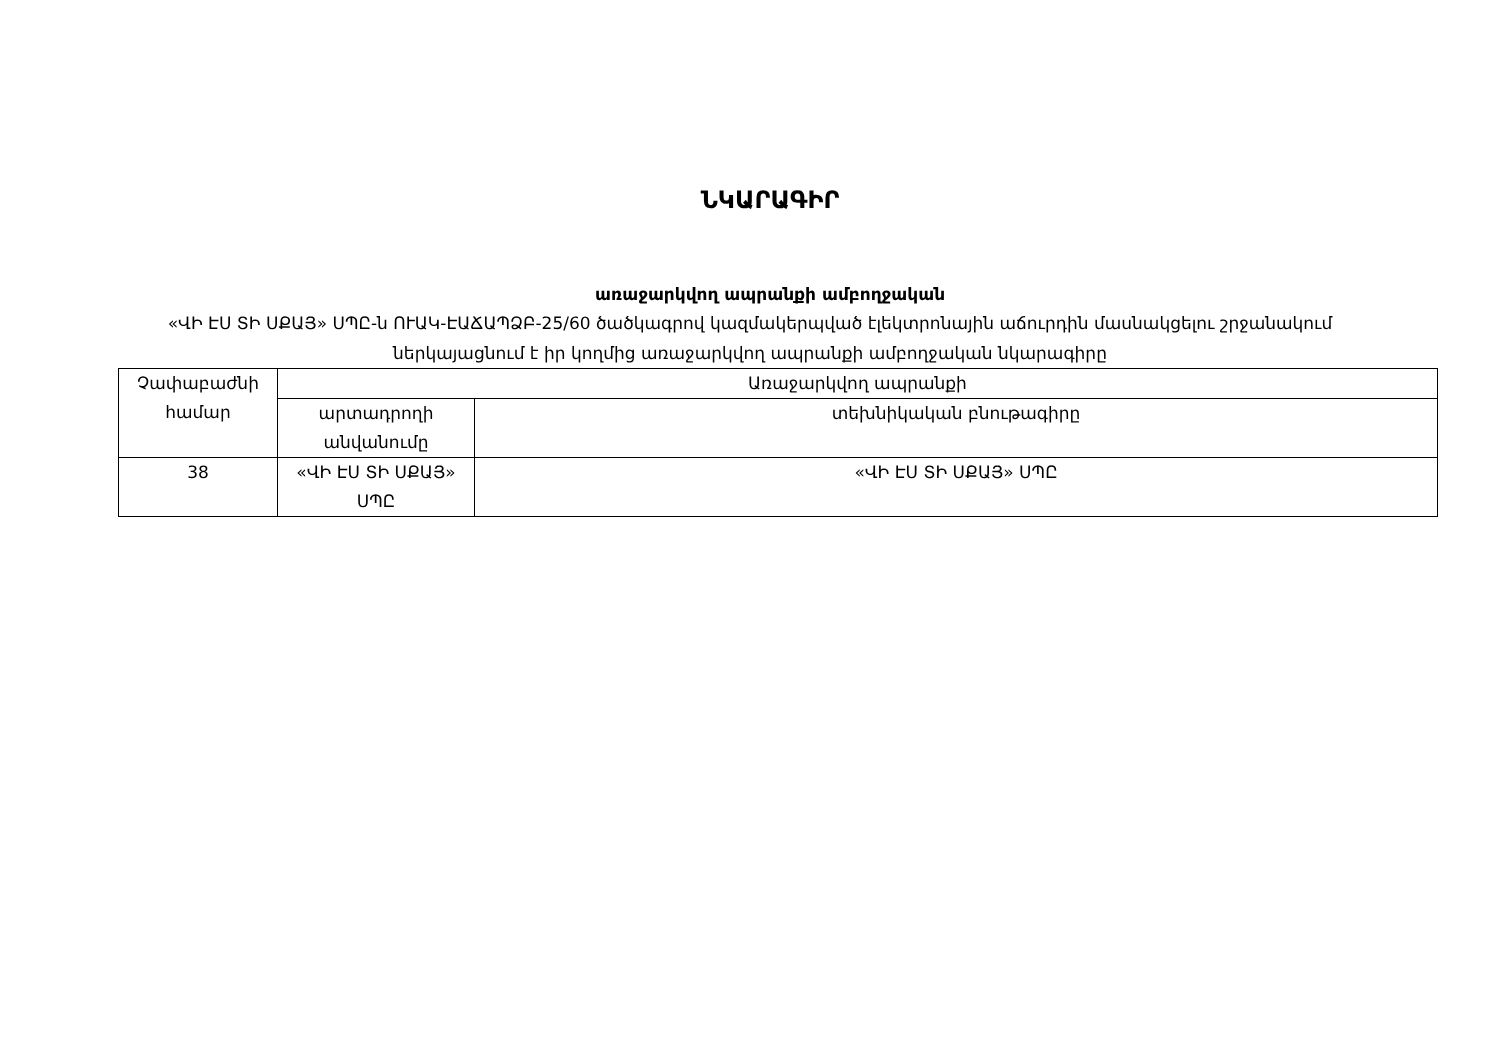ՆԿԱՐԱԳԻՐ
առաջարկվող ապրանքի ամբողջական
«ՎԻ ԷՍ ՏԻ ՍՔԱՅ» ՍՊԸ-ն ՈՒԱԿ-ԷԱՃԱՊՁԲ-25/60 ծածկագրով կազմակերպված էլեկտրոնային աճուրդին մասնակցելու շրջանակում ներկայացնում է իր կողմից առաջարկվող ապրանքի ամբողջական նկարագիրը
| Չափաբաժնի համար | Առաջարկվող ապրանքի | |
| | արտադրողի անվանումը | տեխնիկական բնութագիրը |
| 38 | «ՎԻ ԷՍ ՏԻ ՍՔԱՅ» ՍՊԸ | «ՎԻ ԷՍ ՏԻ ՍՔԱՅ» ՍՊԸ |